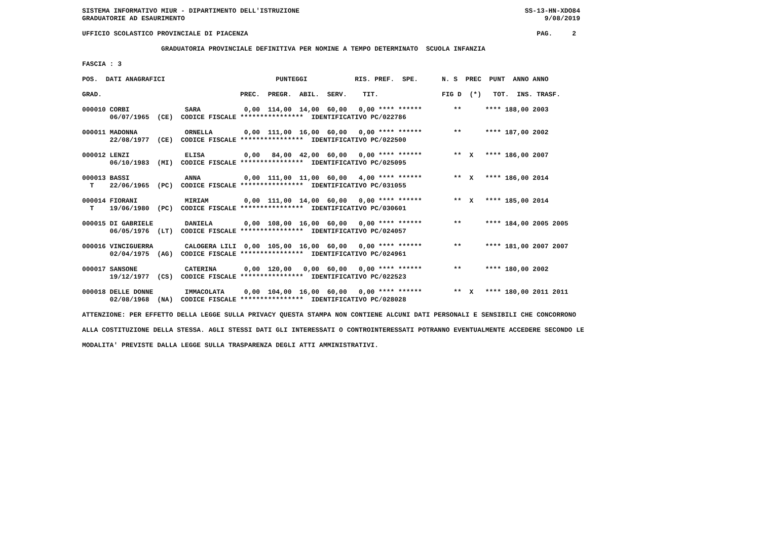SISTEMA INFORMATIVO MIUR - DIPARTIMENTO DELL'ISTRUZIONE                                                         SS-13-HN-XDO84
GRADUATORIE AD ESAURIMENTO                                                                                           9/08/2019

UFFICIO SCOLASTICO PROVINCIALE DI PIACENZA                                                                         PAG.     2

                    GRADUATORIA PROVINCIALE DEFINITIVA PER NOMINE A TEMPO DETERMINATO  SCUOLA INFANZIA

FASCIA : 3

POS.  DATI ANAGRAFICI                            PUNTEGGI            RIS. PREF.  SPE.      N. S  PREC  PUNT  ANNO ANNO

GRAD.                                   PREC.  PREGR.  ABIL.  SERV.    TIT.                FIG D  (*)   TOT.  INS. TRASF.

000010 CORBI              SARA           0,00  114,00  14,00  60,00   0,00 **** ******        **      **** 188,00 2003
       06/07/1965  (CE)  CODICE FISCALE ****************  IDENTIFICATIVO PC/022786

000011 MADONNA            ORNELLA        0,00  111,00  16,00  60,00   0,00 **** ******        **      **** 187,00 2002
       22/08/1977  (CE)  CODICE FISCALE ****************  IDENTIFICATIVO PC/022500

000012 LENZI              ELISA          0,00   84,00  42,00  60,00   0,00 **** ******        **  X   **** 186,00 2007
       06/10/1983  (MI)  CODICE FISCALE ****************  IDENTIFICATIVO PC/025095

000013 BASSI              ANNA           0,00  111,00  11,00  60,00   4,00 **** ******        **  X   **** 186,00 2014
  T    22/06/1965  (PC)  CODICE FISCALE ****************  IDENTIFICATIVO PC/031055

000014 FIORANI            MIRIAM         0,00  111,00  14,00  60,00   0,00 **** ******        **  X   **** 185,00 2014
  T    19/06/1980  (PC)  CODICE FISCALE ****************  IDENTIFICATIVO PC/030601

000015 DI GABRIELE        DANIELA        0,00  108,00  16,00  60,00   0,00 **** ******        **      **** 184,00 2005 2005
       06/05/1976  (LT)  CODICE FISCALE ****************  IDENTIFICATIVO PC/024057

000016 VINCIGUERRA        CALOGERA LILI  0,00  105,00  16,00  60,00   0,00 **** ******        **      **** 181,00 2007 2007
       02/04/1975  (AG)  CODICE FISCALE ****************  IDENTIFICATIVO PC/024961

000017 SANSONE            CATERINA       0,00  120,00   0,00  60,00   0,00 **** ******        **      **** 180,00 2002
       19/12/1977  (CS)  CODICE FISCALE ****************  IDENTIFICATIVO PC/022523

000018 DELLE DONNE        IMMACOLATA     0,00  104,00  16,00  60,00   0,00 **** ******        **  X   **** 180,00 2011 2011
       02/08/1968  (NA)  CODICE FISCALE ****************  IDENTIFICATIVO PC/028028

ATTENZIONE: PER EFFETTO DELLA LEGGE SULLA PRIVACY QUESTA STAMPA NON CONTIENE ALCUNI DATI PERSONALI E SENSIBILI CHE CONCORRONO

ALLA COSTITUZIONE DELLA STESSA. AGLI STESSI DATI GLI INTERESSATI O CONTROINTERESSATI POTRANNO EVENTUALMENTE ACCEDERE SECONDO LE

MODALITA' PREVISTE DALLA LEGGE SULLA TRASPARENZA DEGLI ATTI AMMINISTRATIVI.